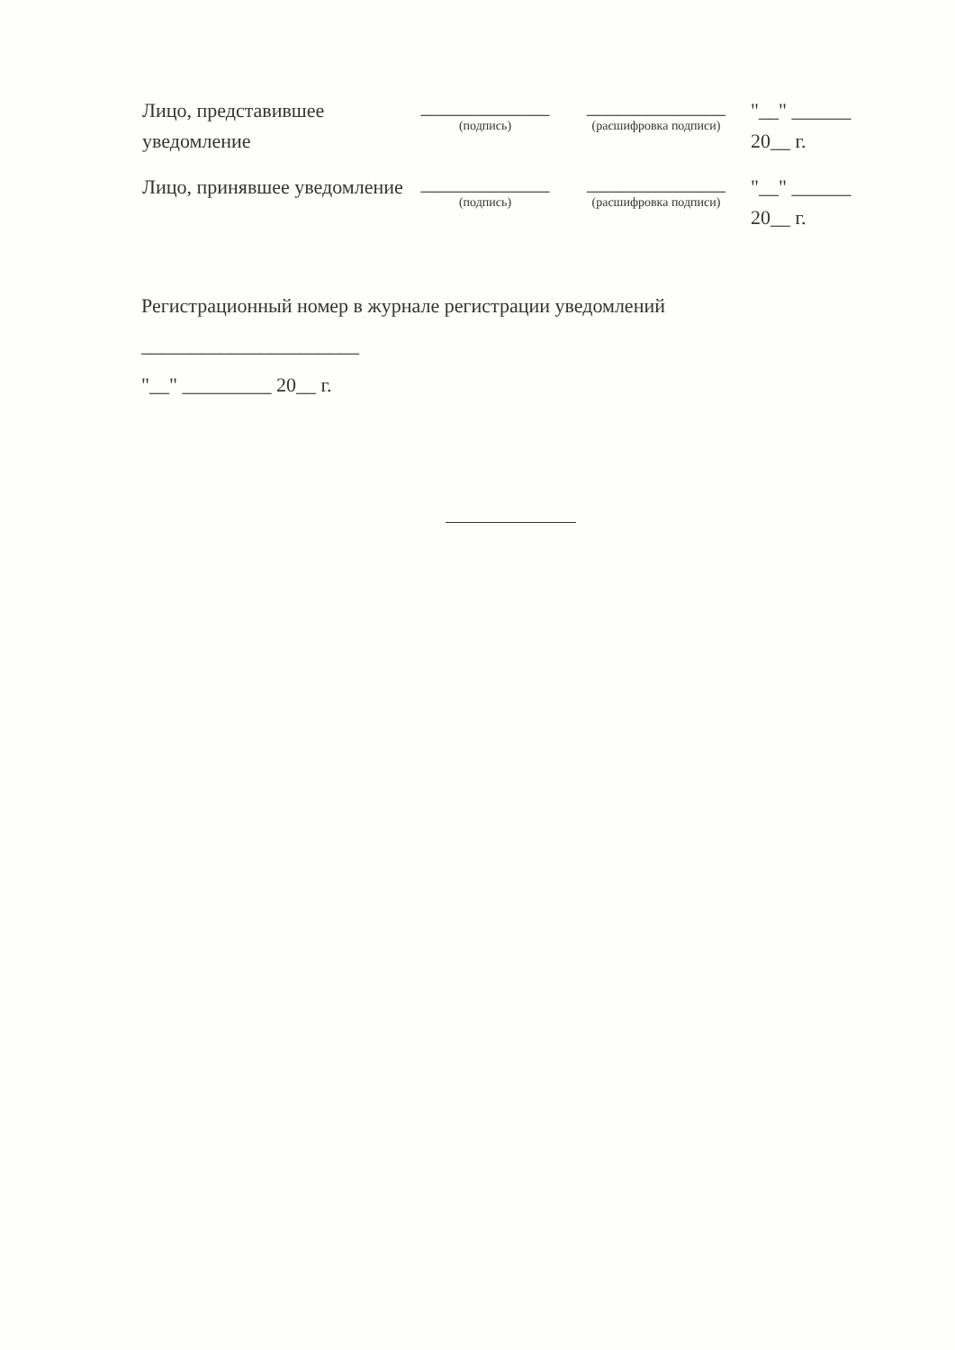Лицо, представившее уведомление
_____________
(подпись)
______________
(расшифровка подписи)
"__" ______
20__ г.
Лицо, принявшее уведомление
_____________
(подпись)
______________
(расшифровка подписи)
"__" ______
20__ г.
Регистрационный номер в журнале регистрации уведомлений
______________________
"__" _________ 20__ г.